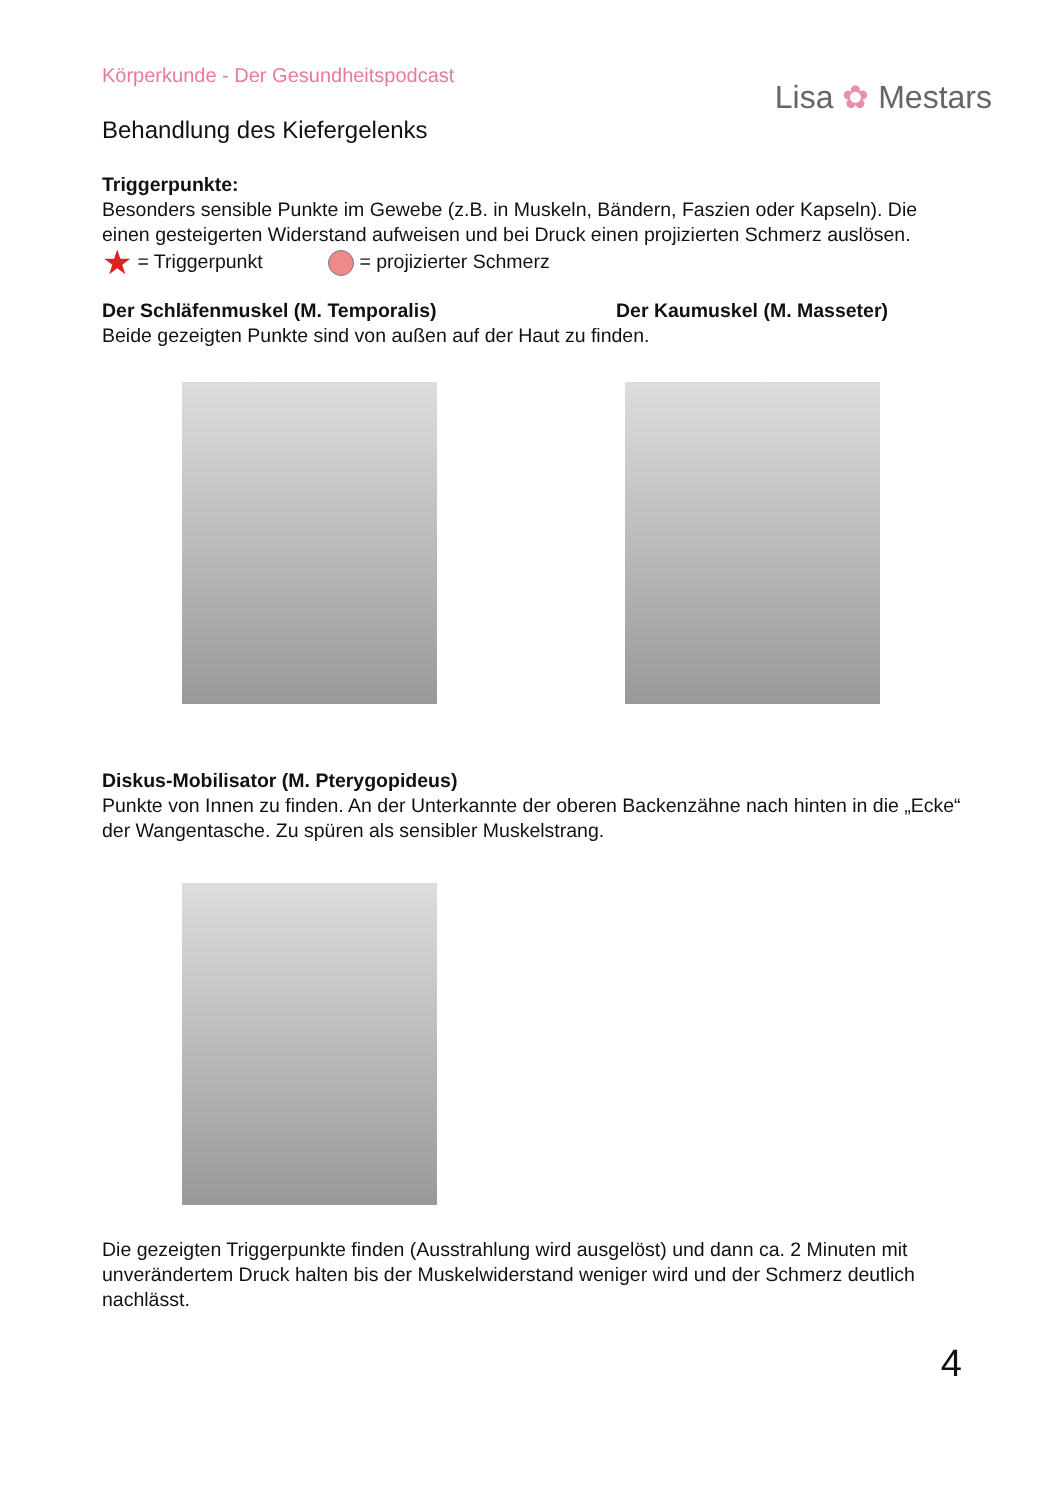Körperkunde - Der Gesundheitspodcast
Lisa ✿ Mestars
Behandlung des Kiefergelenks
Triggerpunkte:
Besonders sensible Punkte im Gewebe (z.B. in Muskeln, Bändern, Faszien oder Kapseln). Die einen gesteigerten Widerstand aufweisen und bei Druck einen projizierten Schmerz auslösen.
★ = Triggerpunkt = projizierter Schmerz
Der Schläfenmuskel (M. Temporalis) Der Kaumuskel (M. Masseter)
Beide gezeigten Punkte sind von außen auf der Haut zu finden.
Diskus-Mobilisator (M. Pterygopideus)
Punkte von Innen zu finden. An der Unterkannte der oberen Backenzähne nach hinten in die „Ecke“ der Wangentasche. Zu spüren als sensibler Muskelstrang.
Die gezeigten Triggerpunkte finden (Ausstrahlung wird ausgelöst) und dann ca. 2 Minuten mit unverändertem Druck halten bis der Muskelwiderstand weniger wird und der Schmerz deutlich nachlässt.
4